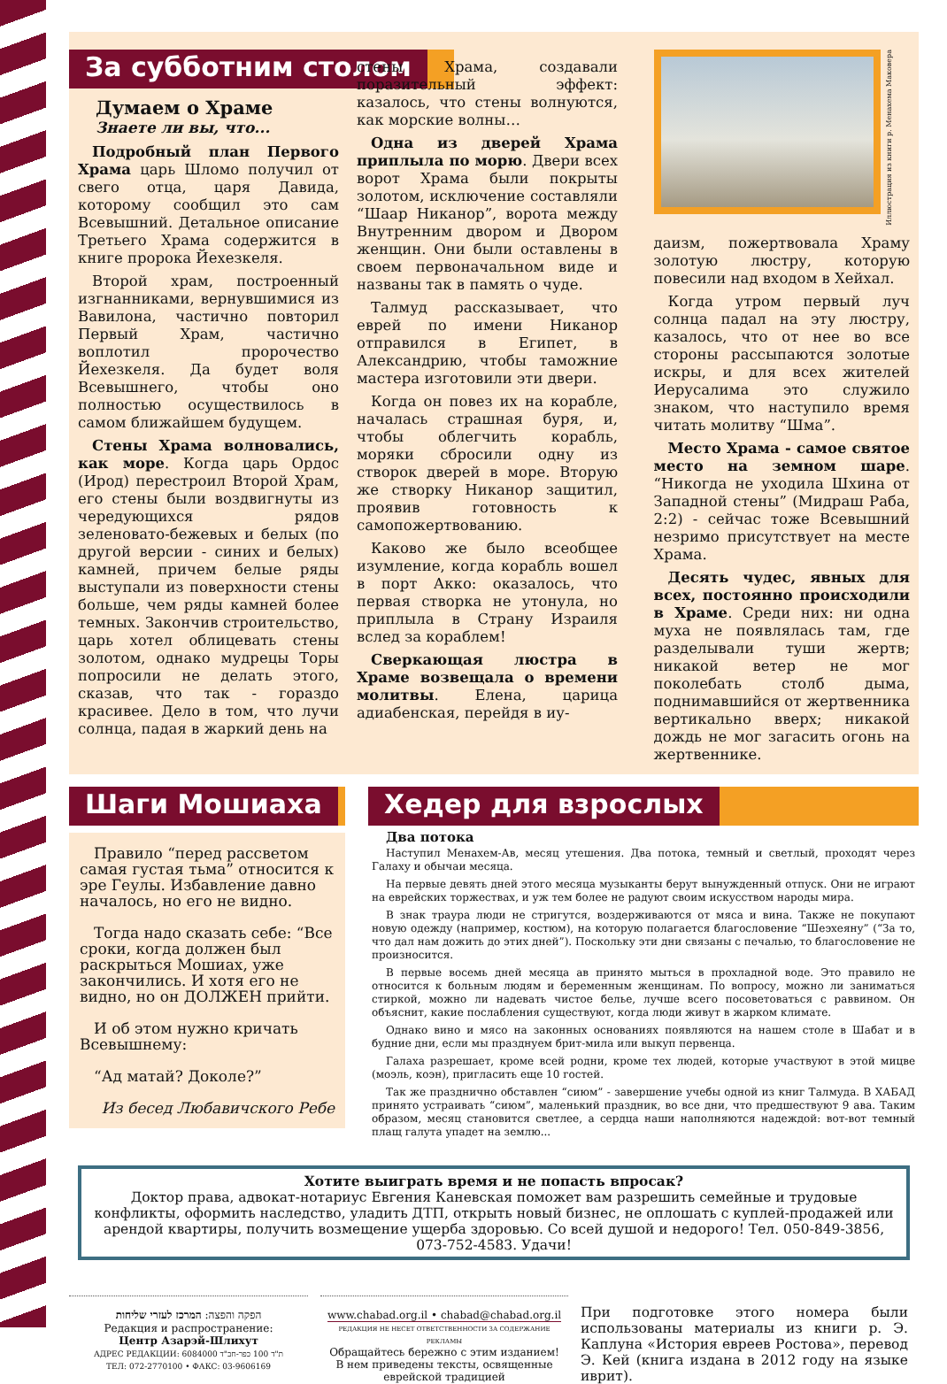За субботним столом
Думаем о Храме
Знаете ли вы, что...
Подробный план Первого Храма царь Шломо получил от свего отца, царя Давида, которому сообщил это сам Всевышний. Детальное описание Третьего Храма содержится в книге пророка Йехезкеля.
Второй храм, построенный изгнанниками, вернувшимися из Вавилона, частично повторил Первый Храм, частично воплотил пророчество Йехезкеля. Да будет воля Всевышнего, чтобы оно полностью осуществилось в самом ближайшем будущем.
Стены Храма волновались, как море. Когда царь Ордос (Ирод) перестроил Второй Храм, его стены были воздвигнуты из чередующихся рядов зеленовато-бежевых и белых (по другой версии - синих и белых) камней, причем белые ряды выступали из поверхности стены больше, чем ряды камней более темных. Закончив строительство, царь хотел облицевать стены золотом, однако мудрецы Торы попросили не делать этого, сказав, что так - гораздо красивее. Дело в том, что лучи солнца, падая в жаркий день на
стены Храма, создавали поразительный эффект: казалось, что стены волнуются, как морские волны…
Одна из дверей Храма приплыла по морю. Двери всех ворот Храма были покрыты золотом, исключение составляли “Шаар Никанор”, ворота между Внутренним двором и Двором женщин. Они были оставлены в своем первоначальном виде и названы так в память о чуде.
Талмуд рассказывает, что еврей по имени Никанор отправился в Египет, в Александрию, чтобы таможние мастера изготовили эти двери.
Когда он повез их на корабле, началась страшная буря, и, чтобы облегчить корабль, моряки сбросили одну из створок дверей в море. Вторую же створку Никанор защитил, проявив готовность к самопожертвованию.
Каково же было всеобщее изумление, когда корабль вошел в порт Акко: оказалось, что первая створка не утонула, но приплыла в Страну Израиля вслед за кораблем!
Сверкающая люстра в Храме возвещала о времени молитвы. Елена, царица адиабенская, перейдя в иу-
Иллюстрация из книги р. Менахема Маковера
даизм, пожертвовала Храму золотую люстру, которую повесили над входом в Хейхал.
Когда утром первый луч солнца падал на эту люстру, казалось, что от нее во все стороны рассыпаются золотые искры, и для всех жителей Иерусалима это служило знаком, что наступило время читать молитву “Шма”.
Место Храма - самое святое место на земном шаре. “Никогда не уходила Шхина от Западной стены” (Мидраш Раба, 2:2) - сейчас тоже Всевышний незримо присутствует на месте Храма.
Десять чудес, явных для всех, постоянно происходили в Храме. Среди них: ни одна муха не появлялась там, где разделывали туши жертв; никакой ветер не мог поколебать столб дыма, поднимавшийся от жертвенника вертикально вверх; никакой дождь не мог загасить огонь на жертвеннике.
Шаги Мошиаха
Правило “перед рассветом самая густая тьма” относится к эре Геулы. Избавление давно началось, но его не видно.
Тогда надо сказать себе: “Все сроки, когда должен был раскрыться Мошиах, уже закончились. И хотя его не видно, но он ДОЛЖЕН прийти.
И об этом нужно кричать Всевышнему:
“Ад матай? Доколе?”
Из бесед Любавичского Ребе
Хедер для взрослых
Два потока
Наступил Менахем-Ав, месяц утешения. Два потока, темный и светлый, проходят через Галаху и обычаи месяца.
На первые девять дней этого месяца музыканты берут вынужденный отпуск. Они не играют на еврейских торжествах, и уж тем более не радуют своим искусством народы мира.
В знак траура люди не стригутся, воздерживаются от мяса и вина. Также не покупают новую одежду (например, костюм), на которую полагается благословение “Шеэхеяну” (“За то, что дал нам дожить до этих дней”). Поскольку эти дни связаны с печалью, то благословение не произносится.
В первые восемь дней месяца ав принято мыться в прохладной воде. Это правило не относится к больным людям и беременным женщинам. По вопросу, можно ли заниматься стиркой, можно ли надевать чистое белье, лучше всего посоветоваться с раввином. Он объяснит, какие послабления существуют, когда люди живут в жарком климате.
Однако вино и мясо на законных основаниях появляются на нашем столе в Шабат и в будние дни, если мы празднуем брит-мила или выкуп первенца.
Галаха разрешает, кроме всей родни, кроме тех людей, которые участвуют в этой мицве (моэль, коэн), пригласить еще 10 гостей.
Так же празднично обставлен “сиюм” - завершение учебы одной из книг Талмуда. В ХАБАД принято устраивать “сиюм”, маленький праздник, во все дни, что предшествуют 9 ава. Таким образом, месяц становится светлее, а сердца наши наполняются надеждой: вот-вот темный плащ галута упадет на землю...
Хотите выиграть время и не попасть впросак?
Доктор права, адвокат-нотариус Евгения Каневская поможет вам разрешить семейные и трудовые конфликты, оформить наследство, уладить ДТП, открыть новый бизнес, не оплошать с куплей-продажей или арендой квартиры, получить возмещение ущерба здоровью. Со всей душой и недорого! Тел. 050-849-3856, 073-752-4583. Удачи!
הפקה והפצה: המרכז לעזרי שליחות
Редакция и распространение:
Центр Азарэй-Шлихут
АДРЕС РЕДАКЦИИ: 6084000 ת"ד 100 כפר-חב"ד
ТЕЛ: 072-2770100 • ФАКС: 03-9606169
www.chabad.org.il • chabad@chabad.org.il
РЕДАКЦИЯ НЕ НЕСЕТ ОТВЕТСТВЕННОСТИ ЗА СОДЕРЖАНИЕ РЕКЛАМЫ
Обращайтесь бережно с этим изданием!
В нем приведены тексты, освященные еврейской традицией
При подготовке этого номера были использованы материалы из книги р. Э. Каплуна «История евреев Ростова», перевод Э. Кей (книга издана в 2012 году на языке иврит).